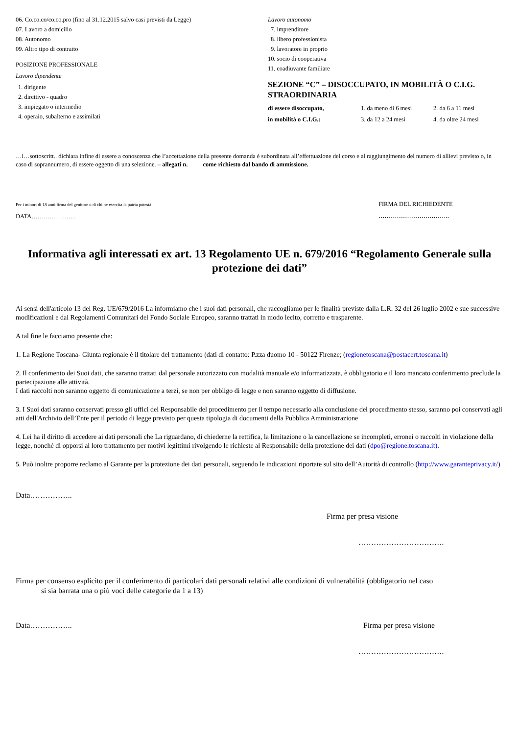06. Co.co.co/co.co.pro (fino al 31.12.2015 salvo casi previsti da Legge)
07. Lavoro a domicilio
08. Autonomo
09. Altro tipo di contratto
POSIZIONE PROFESSIONALE
Lavoro dipendente
1. dirigente
2. direttivo - quadro
3. impiegato o intermedio
4. operaio, subalterno e assimilati
Lavoro autonomo
7. imprenditore
8. libero professionista
9. lavoratore in proprio
10. socio di cooperativa
11. coadiuvante familiare
SEZIONE “C” – DISOCCUPATO, IN MOBILITÀ O C.I.G. STRAORDINARIA
di essere disoccupato, 1. da meno di 6 mesi 2. da 6 a 11 mesi
in mobilità o C.I.G.: 3. da 12 a 24 mesi 4. da oltre 24 mesi
…l…sottoscritt.. dichiara infine di essere a conoscenza che l’accettazione della presente domanda è subordinata all’effettuazione del corso e al raggiungimento del numero di allievi previsto o, in caso di soprannumero, di essere oggetto di una selezione. – allegati n. come richiesto dal bando di ammissione.
Per i minori di 18 anni firma del genitore o di chi ne esercita la patria potestà
DATA………………….
FIRMA DEL RICHIEDENTE
……………………………..
Informativa agli interessati ex art. 13 Regolamento UE n. 679/2016 “Regolamento Generale sulla protezione dei dati”
Ai sensi dell'articolo 13 del Reg. UE/679/2016 La informiamo che i suoi dati personali, che raccogliamo per le finalità previste dalla L.R. 32 del 26 luglio 2002 e sue successive modificazioni e dai Regolamenti Comunitari del Fondo Sociale Europeo, saranno trattati in modo lecito, corretto e trasparente.
A tal fine le facciamo presente che:
1. La Regione Toscana- Giunta regionale è il titolare del trattamento (dati di contatto: P.zza duomo 10 - 50122 Firenze; (regionetoscana@postacert.toscana.it)
2. Il conferimento dei Suoi dati, che saranno trattati dal personale autorizzato con modalità manuale e/o informatizzata, è obbligatorio e il loro mancato conferimento preclude la partecipazione alle attività.
I dati raccolti non saranno oggetto di comunicazione a terzi, se non per obbligo di legge e non saranno oggetto di diffusione.
3. I Suoi dati saranno conservati presso gli uffici del Responsabile del procedimento per il tempo necessario alla conclusione del procedimento stesso, saranno poi conservati agli atti dell'Archivio dell’Ente per il periodo di legge previsto per questa tipologia di documenti della Pubblica Amministrazione
4. Lei ha il diritto di accedere ai dati personali che La riguardano, di chiederne la rettifica, la limitazione o la cancellazione se incompleti, erronei o raccolti in violazione della legge, nonché di opporsi al loro trattamento per motivi legittimi rivolgendo le richieste al Responsabile della protezione dei dati (dpo@regione.toscana.it).
5. Può inoltre proporre reclamo al Garante per la protezione dei dati personali, seguendo le indicazioni riportate sul sito dell’Autorità di controllo (http://www.garanteprivacy.it/)
Data……………..
Firma per presa visione
…………………………….
Firma per consenso esplicito per il conferimento di particolari dati personali relativi alle condizioni di vulnerabilità (obbligatorio nel caso
si sia barrata una o più voci delle categorie da 1 a 13)
Data…………….. Firma per presa visione
…………………………….